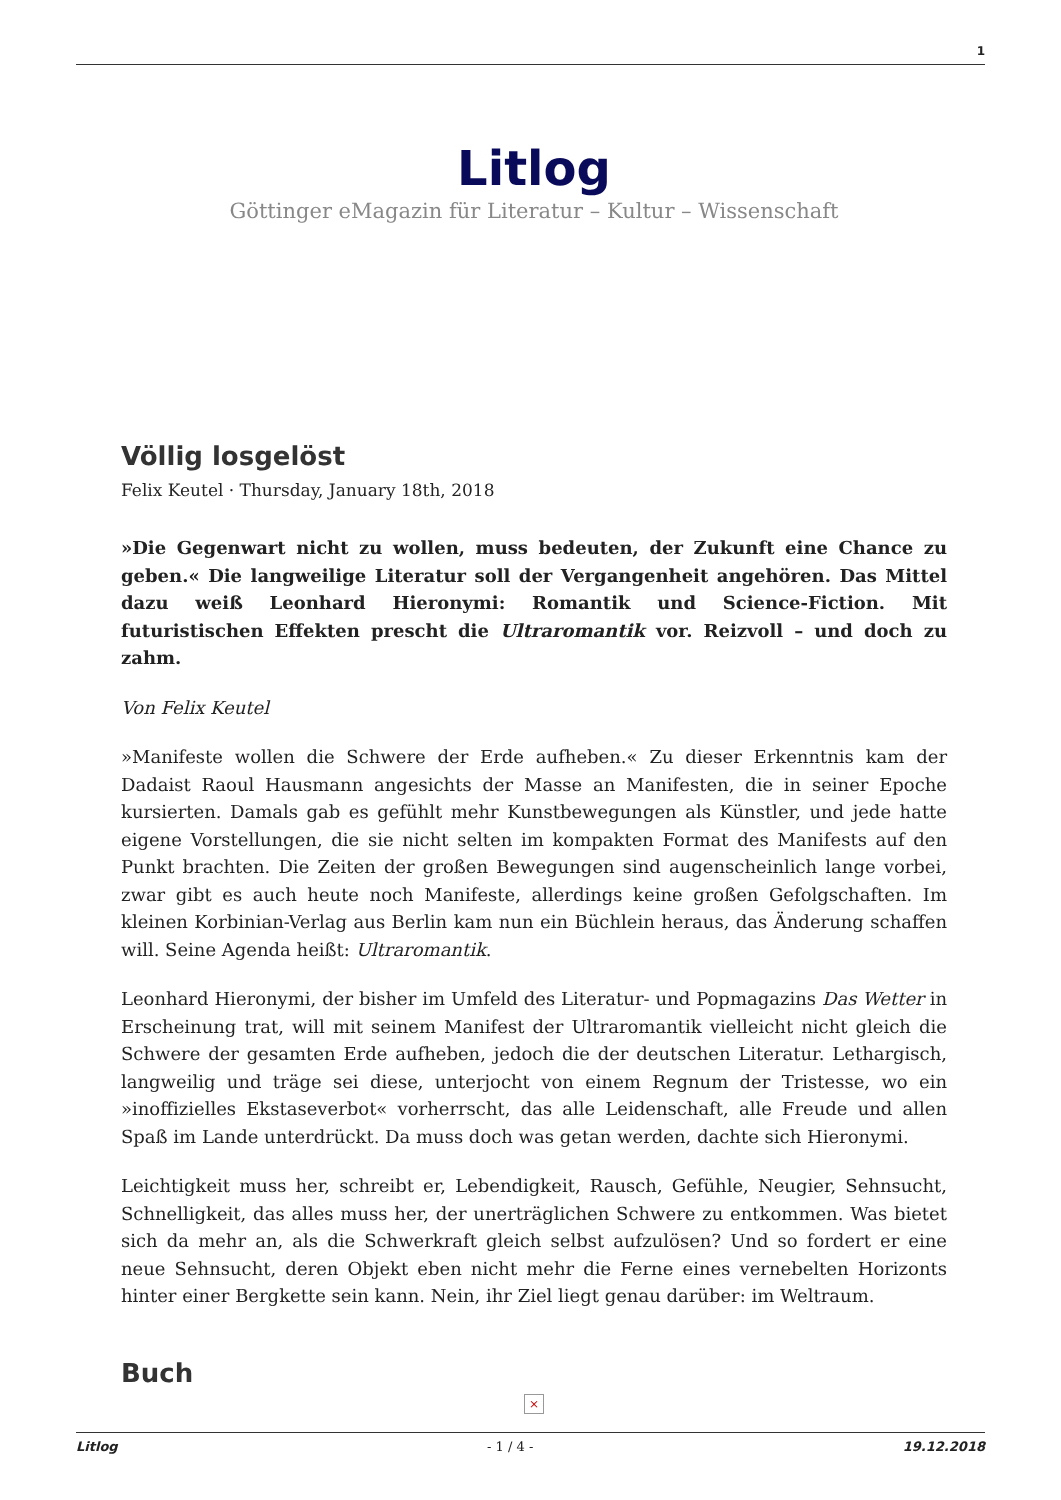1
Litlog
Göttinger eMagazin für Literatur – Kultur – Wissenschaft
Völlig losgelöst
Felix Keutel · Thursday, January 18th, 2018
»Die Gegenwart nicht zu wollen, muss bedeuten, der Zukunft eine Chance zu geben.« Die langweilige Literatur soll der Vergangenheit angehören. Das Mittel dazu weiß Leonhard Hieronymi: Romantik und Science-Fiction. Mit futuristischen Effekten prescht die Ultraromantik vor. Reizvoll – und doch zu zahm.
Von Felix Keutel
»Manifeste wollen die Schwere der Erde aufheben.« Zu dieser Erkenntnis kam der Dadaist Raoul Hausmann angesichts der Masse an Manifesten, die in seiner Epoche kursierten. Damals gab es gefühlt mehr Kunstbewegungen als Künstler, und jede hatte eigene Vorstellungen, die sie nicht selten im kompakten Format des Manifests auf den Punkt brachten. Die Zeiten der großen Bewegungen sind augenscheinlich lange vorbei, zwar gibt es auch heute noch Manifeste, allerdings keine großen Gefolgschaften. Im kleinen Korbinian-Verlag aus Berlin kam nun ein Büchlein heraus, das Änderung schaffen will. Seine Agenda heißt: Ultraromantik.
Leonhard Hieronymi, der bisher im Umfeld des Literatur- und Popmagazins Das Wetter in Erscheinung trat, will mit seinem Manifest der Ultraromantik vielleicht nicht gleich die Schwere der gesamten Erde aufheben, jedoch die der deutschen Literatur. Lethargisch, langweilig und träge sei diese, unterjocht von einem Regnum der Tristesse, wo ein »inoffizielles Ekstaseverbot« vorherrscht, das alle Leidenschaft, alle Freude und allen Spaß im Lande unterdrückt. Da muss doch was getan werden, dachte sich Hieronymi.
Leichtigkeit muss her, schreibt er, Lebendigkeit, Rausch, Gefühle, Neugier, Sehnsucht, Schnelligkeit, das alles muss her, der unerträglichen Schwere zu entkommen. Was bietet sich da mehr an, als die Schwerkraft gleich selbst aufzulösen? Und so fordert er eine neue Sehnsucht, deren Objekt eben nicht mehr die Ferne eines vernebelten Horizonts hinter einer Bergkette sein kann. Nein, ihr Ziel liegt genau darüber: im Weltraum.
Buch
×
Litlog - 1 / 4 - 19.12.2018